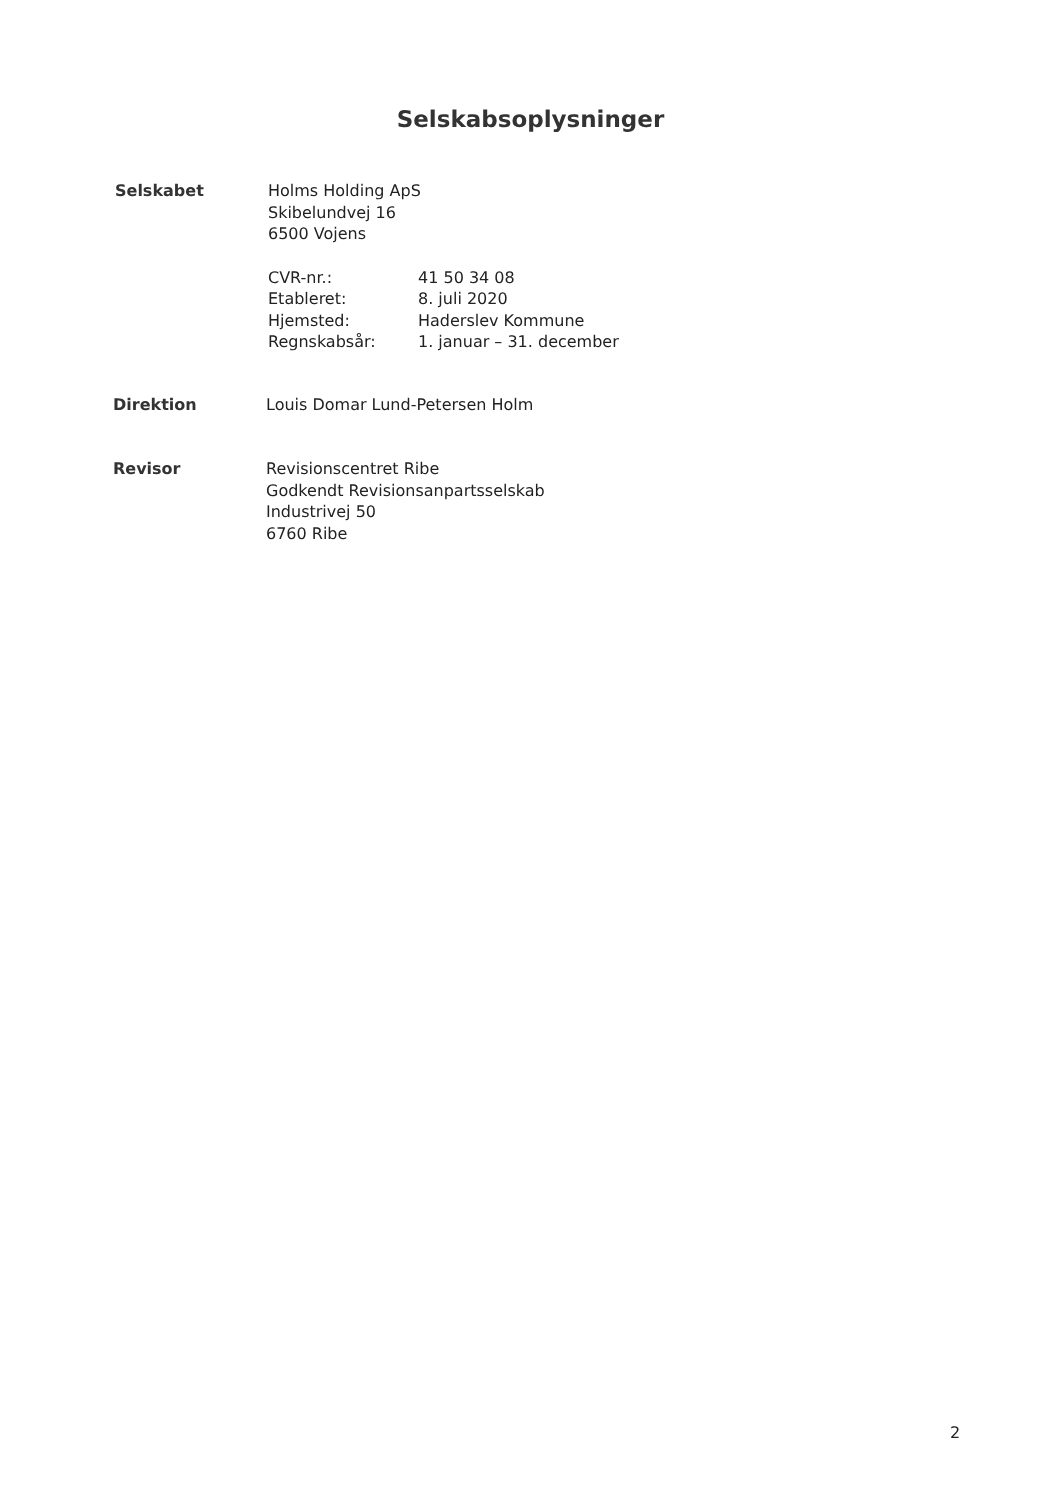Selskabsoplysninger
Selskabet Holms Holding ApS
Skibelundvej 16
6500 Vojens
CVR-nr.:
Etableret:
Hjemsted:
Regnskabsår:
41 50 34 08
8. juli 2020
Haderslev Kommune
1. januar – 31. december
Direktion Louis Domar Lund-Petersen Holm
Revisor Revisionscentret Ribe
Godkendt Revisionsanpartsselskab
Industrivej 50
6760 Ribe
2